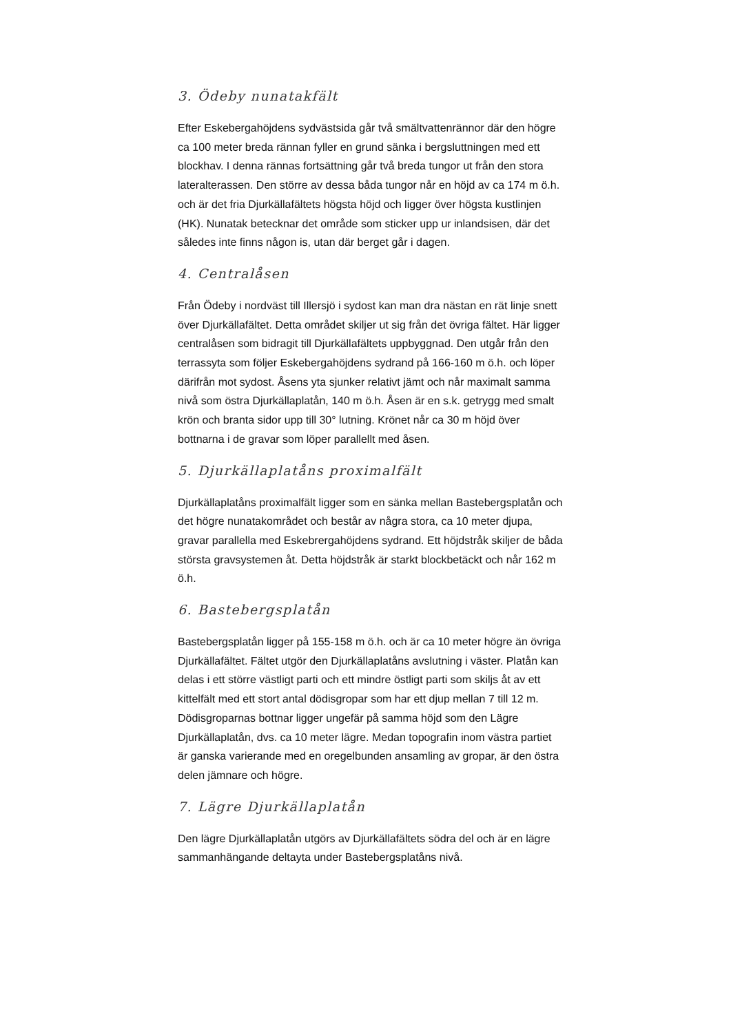3. Ödeby nunatakfält
Efter Eskebergahöjdens sydvästsida går två smältvattenrännor där den högre ca 100 meter breda rännan fyller en grund sänka i bergsluttningen med ett blockhav. I denna rännas fortsättning går två breda tungor ut från den stora lateralterassen. Den större av dessa båda tungor når en höjd av ca 174 m ö.h. och är det fria Djurkällafältets högsta höjd och ligger över högsta kustlinjen (HK). Nunatak betecknar det område som sticker upp ur inlandsisen, där det således inte finns någon is, utan där berget går i dagen.
4. Centralåsen
Från Ödeby i nordväst till Illersjö i sydost kan man dra nästan en rät linje snett över Djurkällafältet. Detta området skiljer ut sig från det övriga fältet. Här ligger centralåsen som bidragit till Djurkällafältets uppbyggnad. Den utgår från den terrassyta som följer Eskebergahöjdens sydrand på 166-160 m ö.h. och löper därifrån mot sydost. Åsens yta sjunker relativt jämt och når maximalt samma nivå som östra Djurkällaplatån, 140 m ö.h. Åsen är en s.k. getrygg med smalt krön och branta sidor upp till 30° lutning. Krönet når ca 30 m höjd över bottnarna i de gravar som löper parallellt med åsen.
5. Djurkällaplatåns proximalfält
Djurkällaplatåns proximalfält ligger som en sänka mellan Bastebergsplatån och det högre nunatakområdet och består av några stora, ca 10 meter djupa, gravar parallella med Eskebrergahöjdens sydrand. Ett höjdstråk skiljer de båda största gravsystemen åt. Detta höjdstråk är starkt blockbetäckt och når 162 m ö.h.
6. Bastebergsplatån
Bastebergsplatån ligger på 155-158 m ö.h. och är ca 10 meter högre än övriga Djurkällafältet. Fältet utgör den Djurkällaplatåns avslutning i väster. Platån kan delas i ett större västligt parti och ett mindre östligt parti som skiljs åt av ett kittelfält med ett stort antal dödisgropar som har ett djup mellan 7 till 12 m. Dödisgroparnas bottnar ligger ungefär på samma höjd som den Lägre Djurkällaplatån, dvs. ca 10 meter lägre. Medan topografin inom västra partiet är ganska varierande med en oregelbunden ansamling av gropar, är den östra delen jämnare och högre.
7. Lägre Djurkällaplatån
Den lägre Djurkällaplatån utgörs av Djurkällafältets södra del och är en lägre sammanhängande deltayta under Bastebergsplatåns nivå.